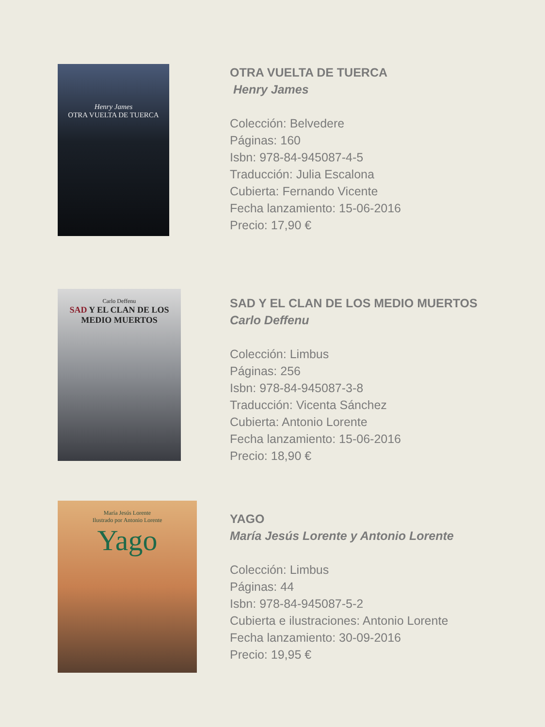Henry James
OTRA VUELTA DE TUERCA
OTRA VUELTA DE TUERCA
Henry James
Colección: Belvedere
Páginas: 160
Isbn: 978-84-945087-4-5
Traducción: Julia Escalona
Cubierta: Fernando Vicente
Fecha lanzamiento: 15-06-2016
Precio: 17,90 €
Carlo Deffenu
SAD Y EL CLAN DE LOS MEDIO MUERTOS
SAD Y EL CLAN DE LOS MEDIO MUERTOS
Carlo Deffenu
Colección: Limbus
Páginas: 256
Isbn: 978-84-945087-3-8
Traducción: Vicenta Sánchez
Cubierta: Antonio Lorente
Fecha lanzamiento: 15-06-2016
Precio: 18,90 €
María Jesús Lorente
Ilustrado por Antonio Lorente
Yago
YAGO
María Jesús Lorente y Antonio Lorente
Colección: Limbus
Páginas: 44
Isbn: 978-84-945087-5-2
Cubierta e ilustraciones: Antonio Lorente
Fecha lanzamiento: 30-09-2016
Precio: 19,95 €